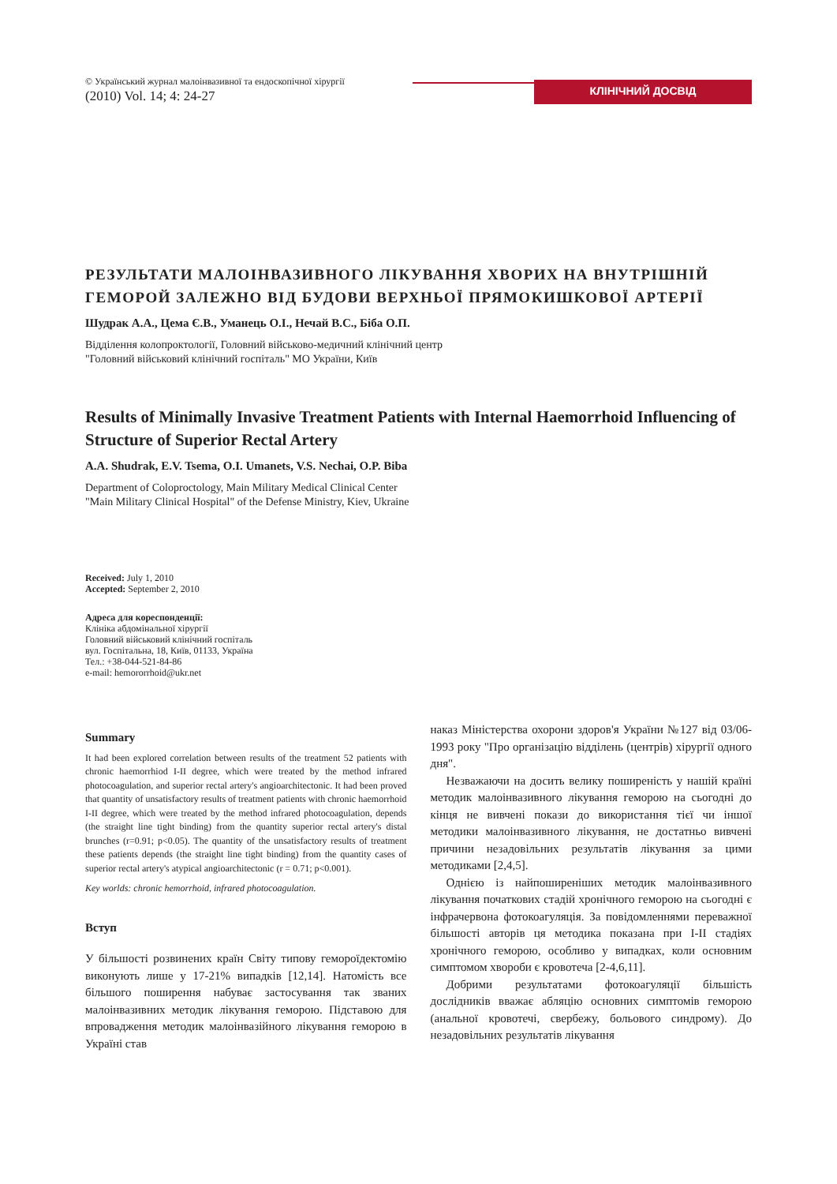© Український журнал малоінвазивної та ендоскопічної хірургії
(2010) Vol. 14; 4: 24-27
КЛІНІЧНИЙ ДОСВІД
РЕЗУЛЬТАТИ МАЛОІНВАЗИВНОГО ЛІКУВАННЯ ХВОРИХ НА ВНУТРІШНІЙ ГЕМОРОЙ ЗАЛЕЖНО ВІД БУДОВИ ВЕРХНЬОЇ ПРЯМОКИШКОВОЇ АРТЕРІЇ
Шудрак А.А., Цема Є.В., Уманець О.І., Нечай В.С., Біба О.П.
Відділення колопроктології, Головний військово-медичний клінічний центр
"Головний військовий клінічний госпіталь" МО України, Київ
Results of Minimally Invasive Treatment Patients with Internal Haemorrhoid Influencing of Structure of Superior Rectal Artery
A.A. Shudrak, E.V. Tsema, O.I. Umanets, V.S. Nechai, O.P. Biba
Department of Coloproctology, Main Military Medical Clinical Center
"Main Military Clinical Hospital" of the Defense Ministry, Kiev, Ukraine
Received: July 1, 2010
Accepted: September 2, 2010
Адреса для кореспонденції:
Клініка абдомінальної хірургії
Головний військовий клінічний госпіталь
вул. Госпітальна, 18, Київ, 01133, Україна
Тел.: +38-044-521-84-86
e-mail: hemororrhoid@ukr.net
Summary
It had been explored correlation between results of the treatment 52 patients with chronic haemorrhiod I-II degree, which were treated by the method infrared photocoagulation, and superior rectal artery's angioarchitectonic. It had been proved that quantity of unsatisfactory results of treatment patients with chronic haemorrhoid I-II degree, which were treated by the method infrared photocoagulation, depends (the straight line tight binding) from the quantity superior rectal artery's distal brunches (r=0.91; p<0.05). The quantity of the unsatisfactory results of treatment these patients depends (the straight line tight binding) from the quantity cases of superior rectal artery's atypical angioarchitectonic (r = 0.71; p<0.001).
Key worlds: chronic hemorrhoid, infrared photocoagulation.
Вступ
У більшості розвинених країн Світу типову гемороїдектомію виконують лише у 17-21% випадків [12,14]. Натомість все більшого поширення набуває застосування так званих малоінвазивних методик лікування геморою. Підставою для впровадження методик малоінвазійного лікування геморою в Україні став
наказ Міністерства охорони здоров'я України №127 від 03/06-1993 року "Про організацію відділень (центрів) хірургії одного дня".
Незважаючи на досить велику поширеність у нашій країні методик малоінвазивного лікування геморою на сьогодні до кінця не вивчені покази до використання тієї чи іншої методики малоінвазивного лікування, не достатньо вивчені причини незадовільних результатів лікування за цими методиками [2,4,5].
Однією із найпоширеніших методик малоінвазивного лікування початкових стадій хронічного геморою на сьогодні є інфрачервона фотокоагуляція. За повідомленнями переважної більшості авторів ця методика показана при I-II стадіях хронічного геморою, особливо у випадках, коли основним симптомом хвороби є кровотеча [2-4,6,11].
Добрими результатами фотокоагуляції більшість дослідників вважає абляцію основних симптомів геморою (анальної кровотечі, свербежу, больового синдрому). До незадовільних результатів лікування